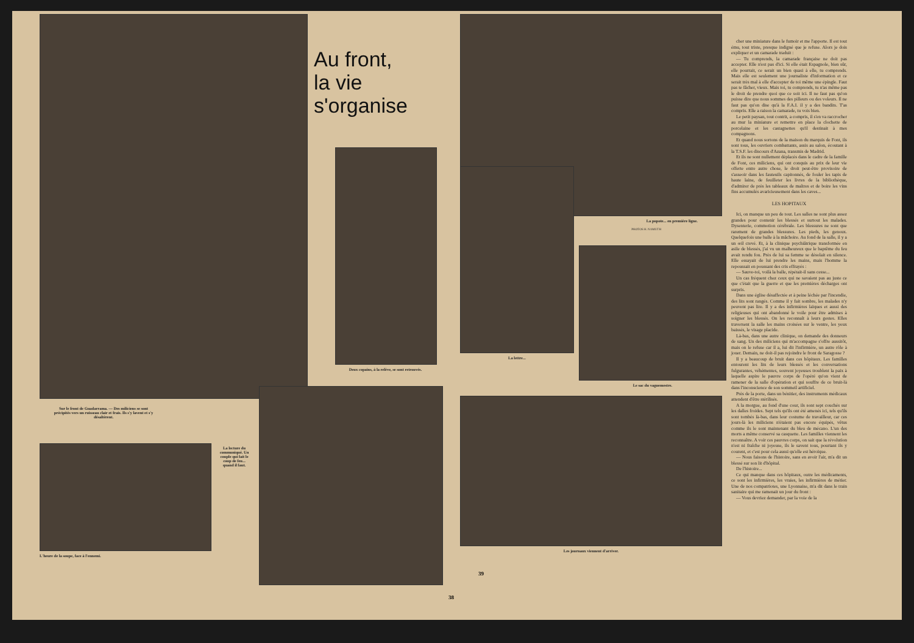Sur le front de Guadarrama. — Des miliciens se sont précipités vers un ruisseau clair et frais. Ils s'y lavent et s'y désaltèrent.
L'heure de la soupe, face à l'ennemi.
La lecture du communiqué. Un couple qui fait le coup de feu... quand il faut.
Au front,
la vie s'organise
Deux copains, à la relève, se sont retrouvés.
38
La popote... en première ligne.
PHOTOS H. NAMUTH
La lettre...
Le sac du vaguemestre.
Les journaux viennent d'arriver.
39
cher une miniature dans le fumoir et me l'apporte. Il est tout ému, tout triste, presque indigné que je refuse. Alors je dois expliquer et un camarade traduit :
— Tu comprends, la camarade française ne doit pas accepter. Elle n'est pas d'ici. Si elle était Espagnole, bien sûr, elle pourrait, ce serait un bien quasi à elle, tu comprends. Mais elle est seulement une journaliste d'information et ce serait très mal à elle d'accepter de toi même une épingle. Faut pas te fâcher, vieux. Mais toi, tu comprends, tu n'as même pas le droit de prendre quoi que ce soit ici. Il ne faut pas qu'on puisse dire que nous sommes des pilleurs ou des voleurs. Il ne faut pas qu'on dise qu'à la F.A.I. il y a des bandits. T'as compris. Elle a raison la camarade, tu vois bien.
Le petit paysan, tout contrit, a compris, il s'en va raccrocher au mur la miniature et remettre en place la clochette de porcelaine et les castagnettes qu'il destinait à mes compagnons.
Et quand nous sortons de la maison du marquis de Font, ils sont tous, les ouvriers combattants, assis au salon, écoutant à la T.S.F. les discours d'Azana, transmis de Madrid.
Et ils ne sont nullement déplacés dans le cadre de la famille de Font, ces miliciens, qui ont conquis au prix de leur vie offerte entre autre chose, le droit peut-être provisoire de s'asseoir dans les fauteuils capitonnés, de fouler les tapis de haute laine, de feuilleter les livres de la bibliothèque, d'admirer de près les tableaux de maîtres et de boire les vins fins accumulés avaricieusement dans les caves...
LES HOPITAUX
Ici, on manque un peu de tout. Les salles ne sont plus assez grandes pour contenir les blessés et surtout les malades. Dysenterie, commotion cérébrale. Les blessures ne sont que rarement de grandes blessures. Les pieds, les genoux. Quelquefois une balle à la mâchoire. Au fond de la salle, il y a un œil crevé. Et, à la clinique psychiâtrique transformée en asile de blessés, j'ai vu un malheureux que le baptême du feu avait rendu fou. Près de lui sa femme se désolait en silence. Elle essayait de lui prendre les mains, mais l'homme la repoussait en poussant des cris effrayés :
— Sauve-toi, voilà la balle, répétait-il sans cesse...
Un cas fréquent chez ceux qui ne savaient pas au juste ce que c'était que la guerre et que les premières décharges ont surpris.
Dans une église désaffectée et à peine léchée par l'incendie, des lits sont rangés. Comme il y fait sombre, les malades n'y peuvent pas lire. Il y a des infirmières laïques et aussi des religieuses qui ont abandonné le voile pour être admises à soigner les blessés. On les reconnaît à leurs gestes. Elles traversent la salle les mains croisées sur le ventre, les yeux baissés, le visage placide.
Là-bas, dans une autre clinique, on demande des donneurs de sang. Un des miliciens qui m'accompagne s'offre aussitôt, mais on le refuse car il a, lui dit l'infirmière, un autre rôle à jouer. Demain, ne doit-il pas rejoindre le front de Saragosse ?
Il y a beaucoup de bruit dans ces hôpitaux. Les familles entourent les lits de leurs blessés et les conversations fulgurantes, véhémentes, souvent joyeuses troublent la paix à laquelle aspire le pauvre corps de l'opéré qu'on vient de ramener de la salle d'opération et qui souffre de ce bruit-là dans l'inconscience de son sommeil artificiel.
Près de la porte, dans un bénitier, des instruments médicaux attendent d'être stérilisés.
A la morgue, au fond d'une cour, ils sont sept couchés sur les dalles froides. Sept tels qu'ils ont été amenés ici, tels qu'ils sont tombés là-bas, dans leur costume de travailleur, car ces jours-là les miliciens n'étaient pas encore équipés, vêtus comme ils le sont maintenant du bleu de mécano. L'un des morts a même conservé sa casquette. Les familles viennent les reconnaître. A voir ces pauvres corps, on sait que la révolution n'est ni fraîche ni joyeuse, ils le savent tous, pourtant ils y courent, et c'est pour cela aussi qu'elle est héroïque.
— Nous faisons de l'histoire, sans en avoir l'air, m'a dit un blessé sur son lit d'hôpital.
De l'histoire...
Ce qui manque dans ces hôpitaux, outre les médicaments, ce sont les infirmières, les vraies, les infirmières de métier. Une de nos compatriotes, une Lyonnaise, m'a dit dans le train sanitaire qui me ramenait un jour du front :
— Vous devriez demander, par la voie de la